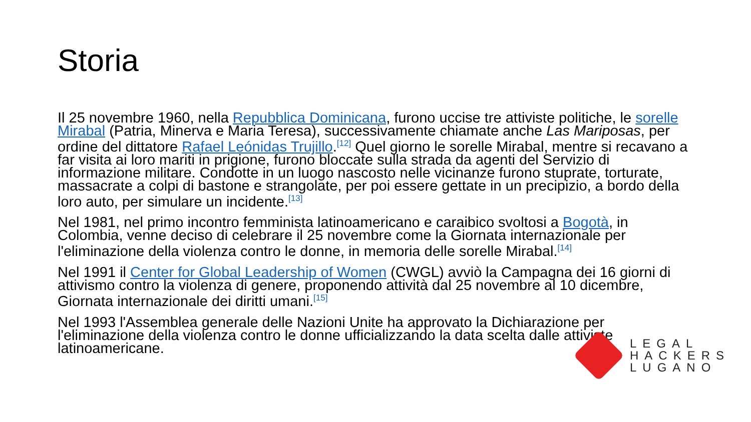Storia
Il 25 novembre 1960, nella Repubblica Dominicana, furono uccise tre attiviste politiche, le sorelle Mirabal (Patria, Minerva e Maria Teresa), successivamente chiamate anche Las Mariposas, per ordine del dittatore Rafael Leónidas Trujillo.<sup>[12]</sup> Quel giorno le sorelle Mirabal, mentre si recavano a far visita ai loro mariti in prigione, furono bloccate sulla strada da agenti del Servizio di informazione militare. Condotte in un luogo nascosto nelle vicinanze furono stuprate, torturate, massacrate a colpi di bastone e strangolate, per poi essere gettate in un precipizio, a bordo della loro auto, per simulare un incidente.<sup>[13]</sup>
Nel 1981, nel primo incontro femminista latinoamericano e caraibico svoltosi a Bogotà, in Colombia, venne deciso di celebrare il 25 novembre come la Giornata internazionale per l'eliminazione della violenza contro le donne, in memoria delle sorelle Mirabal.<sup>[14]</sup>
Nel 1991 il Center for Global Leadership of Women (CWGL) avviò la Campagna dei 16 giorni di attivismo contro la violenza di genere, proponendo attività dal 25 novembre al 10 dicembre, Giornata internazionale dei diritti umani.<sup>[15]</sup>
Nel 1993 l'Assemblea generale delle Nazioni Unite ha approvato la Dichiarazione per l'eliminazione della violenza contro le donne ufficializzando la data scelta dalle attiviste latinoamericane.
LEGAL
HACKERS
LUGANO